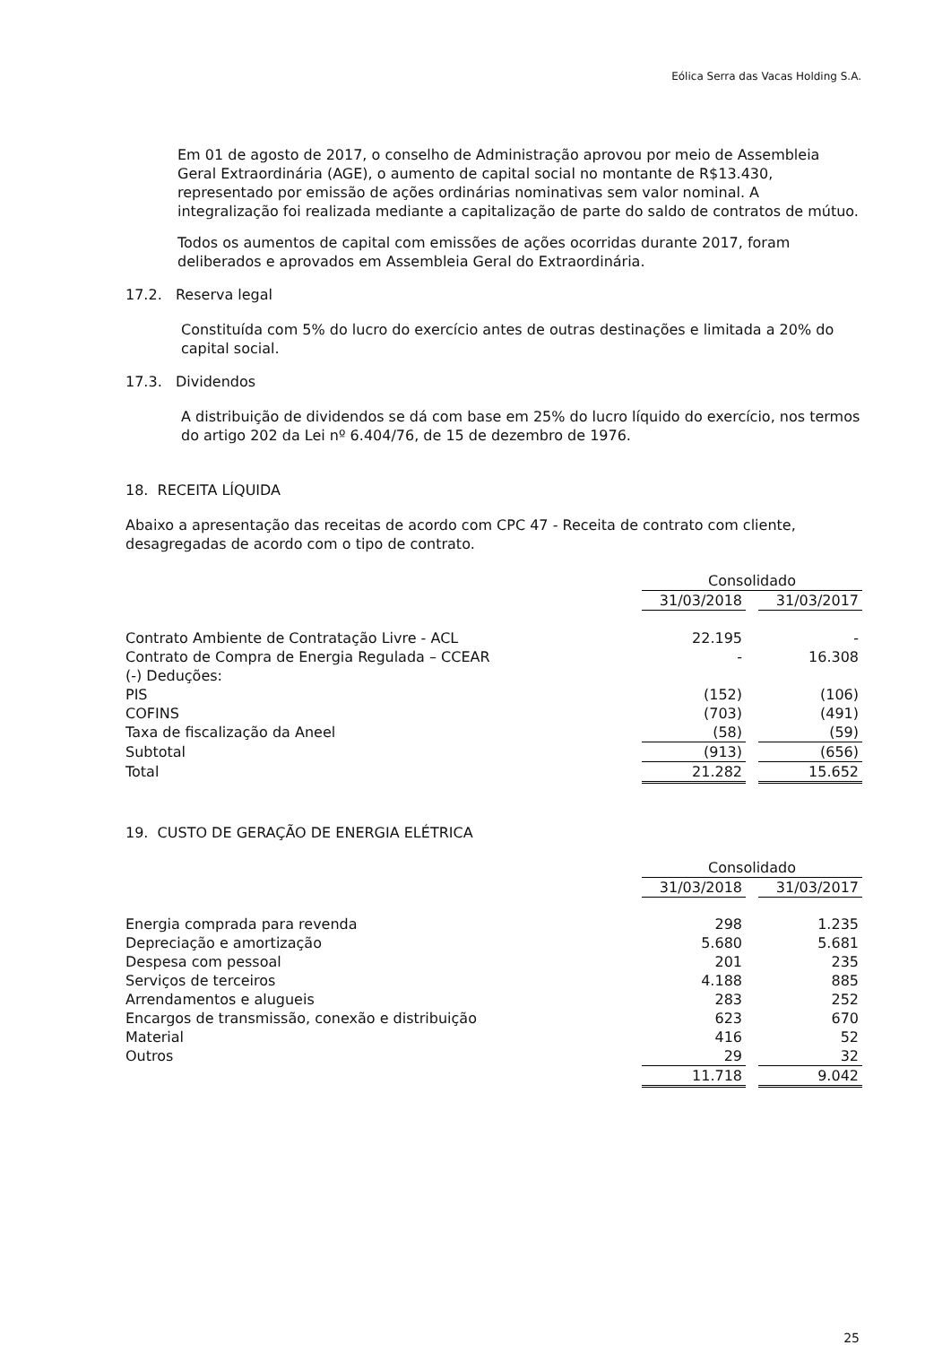Eólica Serra das Vacas Holding S.A.
Em 01 de agosto de 2017, o conselho de Administração aprovou por meio de Assembleia Geral Extraordinária (AGE), o aumento de capital social no montante de R$13.430, representado por emissão de ações ordinárias nominativas sem valor nominal. A integralização foi realizada mediante a capitalização de parte do saldo de contratos de mútuo.
Todos os aumentos de capital com emissões de ações ocorridas durante 2017, foram deliberados e aprovados em Assembleia Geral do Extraordinária.
17.2. Reserva legal
Constituída com 5% do lucro do exercício antes de outras destinações e limitada a 20% do capital social.
17.3. Dividendos
A distribuição de dividendos se dá com base em 25% do lucro líquido do exercício, nos termos do artigo 202 da Lei nº 6.404/76, de 15 de dezembro de 1976.
18. RECEITA LÍQUIDA
Abaixo a apresentação das receitas de acordo com CPC 47 - Receita de contrato com cliente, desagregadas de acordo com o tipo de contrato.
| | Consolidado | | |
| | 31/03/2018 | | 31/03/2017 |
| Contrato Ambiente de Contratação Livre - ACL | 22.195 | | - |
| Contrato de Compra de Energia Regulada – CCEAR | - | | 16.308 |
| (-) Deduções: | | | |
| PIS | (152) | | (106) |
| COFINS | (703) | | (491) |
| Taxa de fiscalização da Aneel | (58) | | (59) |
| Subtotal | (913) | | (656) |
| Total | 21.282 | | 15.652 |
19. CUSTO DE GERAÇÃO DE ENERGIA ELÉTRICA
| | Consolidado | | |
| | 31/03/2018 | | 31/03/2017 |
| Energia comprada para revenda | 298 | | 1.235 |
| Depreciação e amortização | 5.680 | | 5.681 |
| Despesa com pessoal | 201 | | 235 |
| Serviços de terceiros | 4.188 | | 885 |
| Arrendamentos e alugueis | 283 | | 252 |
| Encargos de transmissão, conexão e distribuição | 623 | | 670 |
| Material | 416 | | 52 |
| Outros | 29 | | 32 |
| | 11.718 | | 9.042 |
25